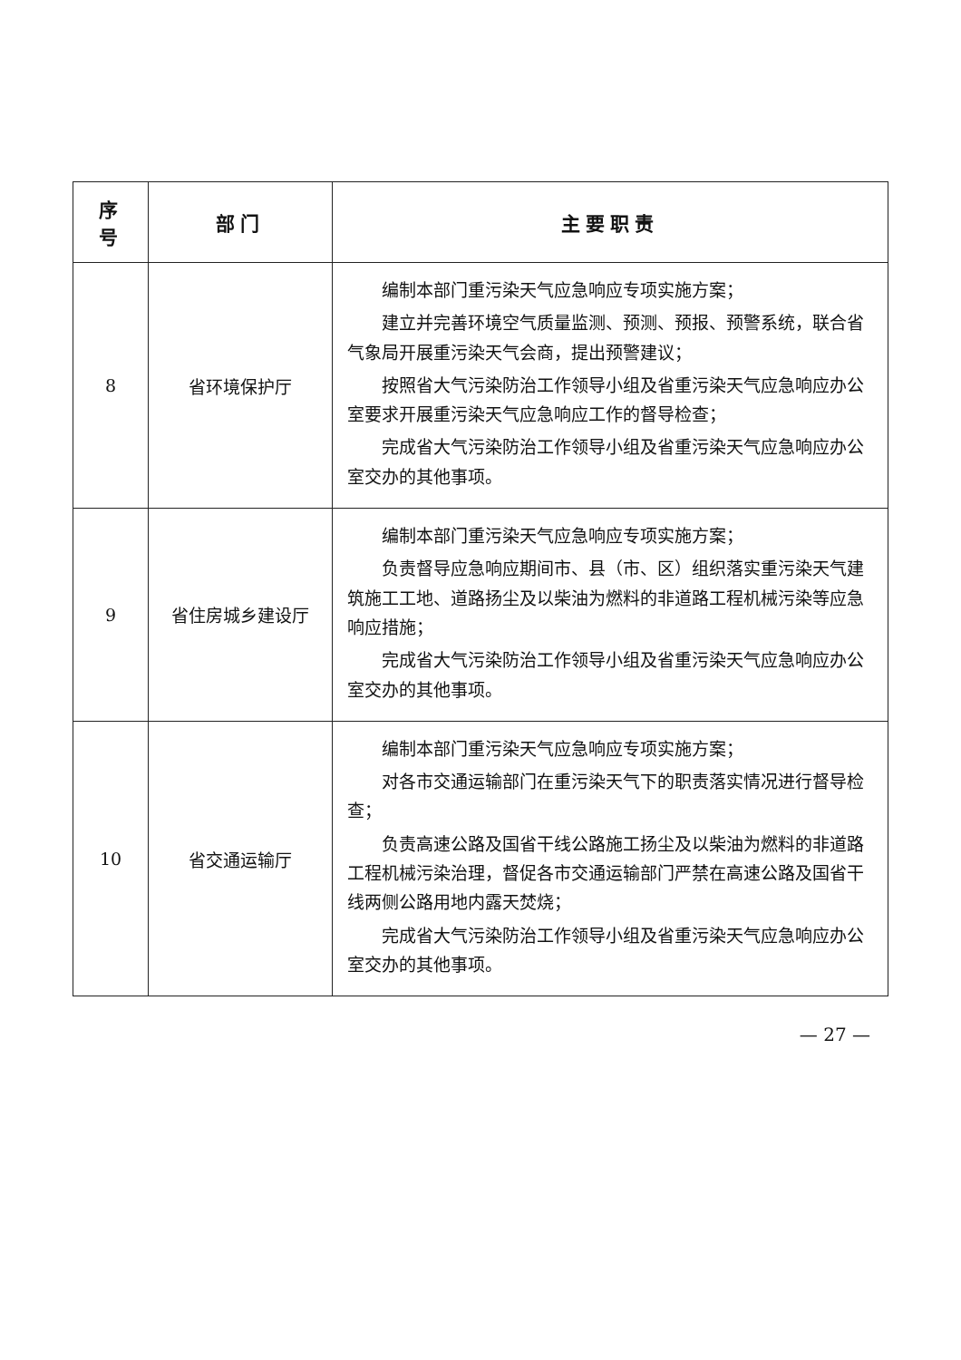| 序号 | 部门 | 主要职责 |
| --- | --- | --- |
| 8 | 省环境保护厅 | 编制本部门重污染天气应急响应专项实施方案； 建立并完善环境空气质量监测、预测、预报、预警系统，联合省气象局开展重污染天气会商，提出预警建议； 按照省大气污染防治工作领导小组及省重污染天气应急响应办公室要求开展重污染天气应急响应工作的督导检查； 完成省大气污染防治工作领导小组及省重污染天气应急响应办公室交办的其他事项。 |
| 9 | 省住房城乡建设厅 | 编制本部门重污染天气应急响应专项实施方案； 负责督导应急响应期间市、县（市、区）组织落实重污染天气建筑施工工地、道路扬尘及以柴油为燃料的非道路工程机械污染等应急响应措施； 完成省大气污染防治工作领导小组及省重污染天气应急响应办公室交办的其他事项。 |
| 10 | 省交通运输厅 | 编制本部门重污染天气应急响应专项实施方案； 对各市交通运输部门在重污染天气下的职责落实情况进行督导检查； 负责高速公路及国省干线公路施工扬尘及以柴油为燃料的非道路工程机械污染治理，督促各市交通运输部门严禁在高速公路及国省干线两侧公路用地内露天焚烧； 完成省大气污染防治工作领导小组及省重污染天气应急响应办公室交办的其他事项。 |
— 27 —